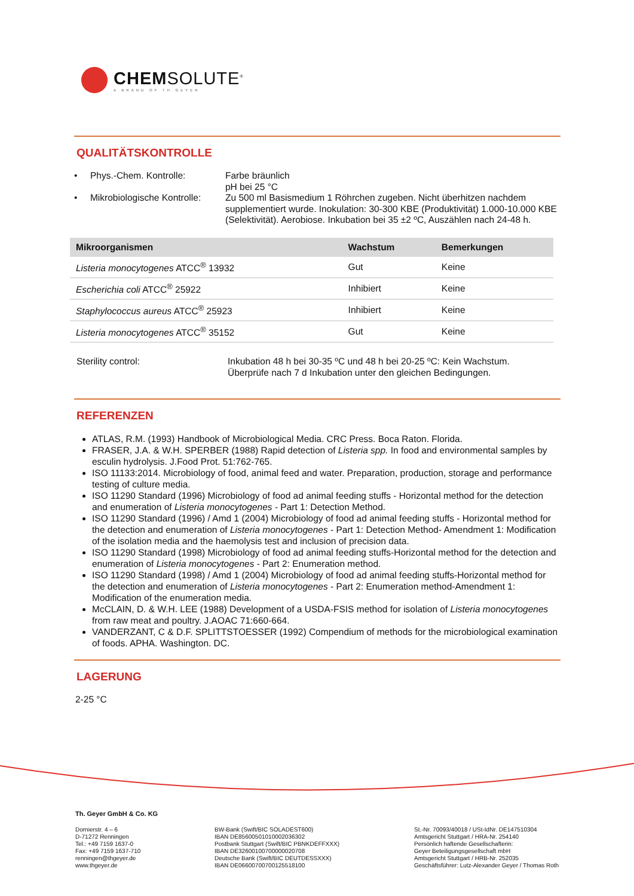CHEMSOLUTE<sup>®</sup>
A BRAND OF TH.GEYER
QUALITÄTSKONTROLLE
• Phys.-Chem. Kontrolle:
Farbe bräunlich
pH bei 25 °C
• Mikrobiologische Kontrolle:
Zu 500 ml Basismedium 1 Röhrchen zugeben. Nicht überhitzen nachdem supplementiert wurde. Inokulation: 30-300 KBE (Produktivität) 1.000-10.000 KBE (Selektivität). Aerobiose. Inkubation bei 35 ±2 ºC, Auszählen nach 24-48 h.
| Mikroorganismen | Wachstum | Bemerkungen |
| --- | --- | --- |
| Listeria monocytogenes ATCC<sup>®</sup> 13932 | Gut | Keine |
| Escherichia coli ATCC<sup>®</sup> 25922 | Inhibiert | Keine |
| Staphylococcus aureus ATCC<sup>®</sup> 25923 | Inhibiert | Keine |
| Listeria monocytogenes ATCC<sup>®</sup> 35152 | Gut | Keine |
Sterility control: Inkubation 48 h bei 30-35 ºC und 48 h bei 20-25 ºC: Kein Wachstum.
Überprüfe nach 7 d Inkubation unter den gleichen Bedingungen.
REFERENZEN
ATLAS, R.M. (1993) Handbook of Microbiological Media. CRC Press. Boca Raton. Florida.
FRASER, J.A. & W.H. SPERBER (1988) Rapid detection of Listeria spp. In food and environmental samples by esculin hydrolysis. J.Food Prot. 51:762-765.
ISO 11133:2014. Microbiology of food, animal feed and water. Preparation, production, storage and performance testing of culture media.
ISO 11290 Standard (1996) Microbiology of food ad animal feeding stuffs - Horizontal method for the detection and enumeration of Listeria monocytogenes - Part 1: Detection Method.
ISO 11290 Standard (1996) / Amd 1 (2004) Microbiology of food ad animal feeding stuffs - Horizontal method for the detection and enumeration of Listeria monocytogenes - Part 1: Detection Method- Amendment 1: Modification of the isolation media and the haemolysis test and inclusion of precision data.
ISO 11290 Standard (1998) Microbiology of food ad animal feeding stuffs-Horizontal method for the detection and enumeration of Listeria monocytogenes - Part 2: Enumeration method.
ISO 11290 Standard (1998) / Amd 1 (2004) Microbiology of food ad animal feeding stuffs-Horizontal method for the detection and enumeration of Listeria monocytogenes - Part 2: Enumeration method-Amendment 1: Modification of the enumeration media.
McCLAIN, D. & W.H. LEE (1988) Development of a USDA-FSIS method for isolation of Listeria monocytogenes from raw meat and poultry. J.AOAC 71:660-664.
VANDERZANT, C & D.F. SPLITTSTOESSER (1992) Compendium of methods for the microbiological examination of foods. APHA. Washington. DC.
LAGERUNG
2-25 °C
Th. Geyer GmbH & Co. KG
Dornierstr. 4 – 6
D-71272 Renningen
Tel.: +49 7159 1637-0
Fax: +49 7159 1637-710
renningen@thgeyer.de
www.thgeyer.de
BW-Bank (Swift/BIC SOLADEST600)
IBAN DE85600501010002036302
Postbank Stuttgart (Swift/BIC PBNKDEFFXXX)
IBAN DE32600100700000020708
Deutsche Bank (Swift/BIC DEUTDESSXXX)
IBAN DE06600700700125518100
St.-Nr. 70093/40018 / USt-IdNr. DE147510304
Amtsgericht Stuttgart / HRA-Nr. 254140
Persönlich haftende Gesellschafterin:
Geyer Beteiligungsgesellschaft mbH
Amtsgericht Stuttgart / HRB-Nr. 252035
Geschäftsführer: Lutz-Alexander Geyer / Thomas Roth